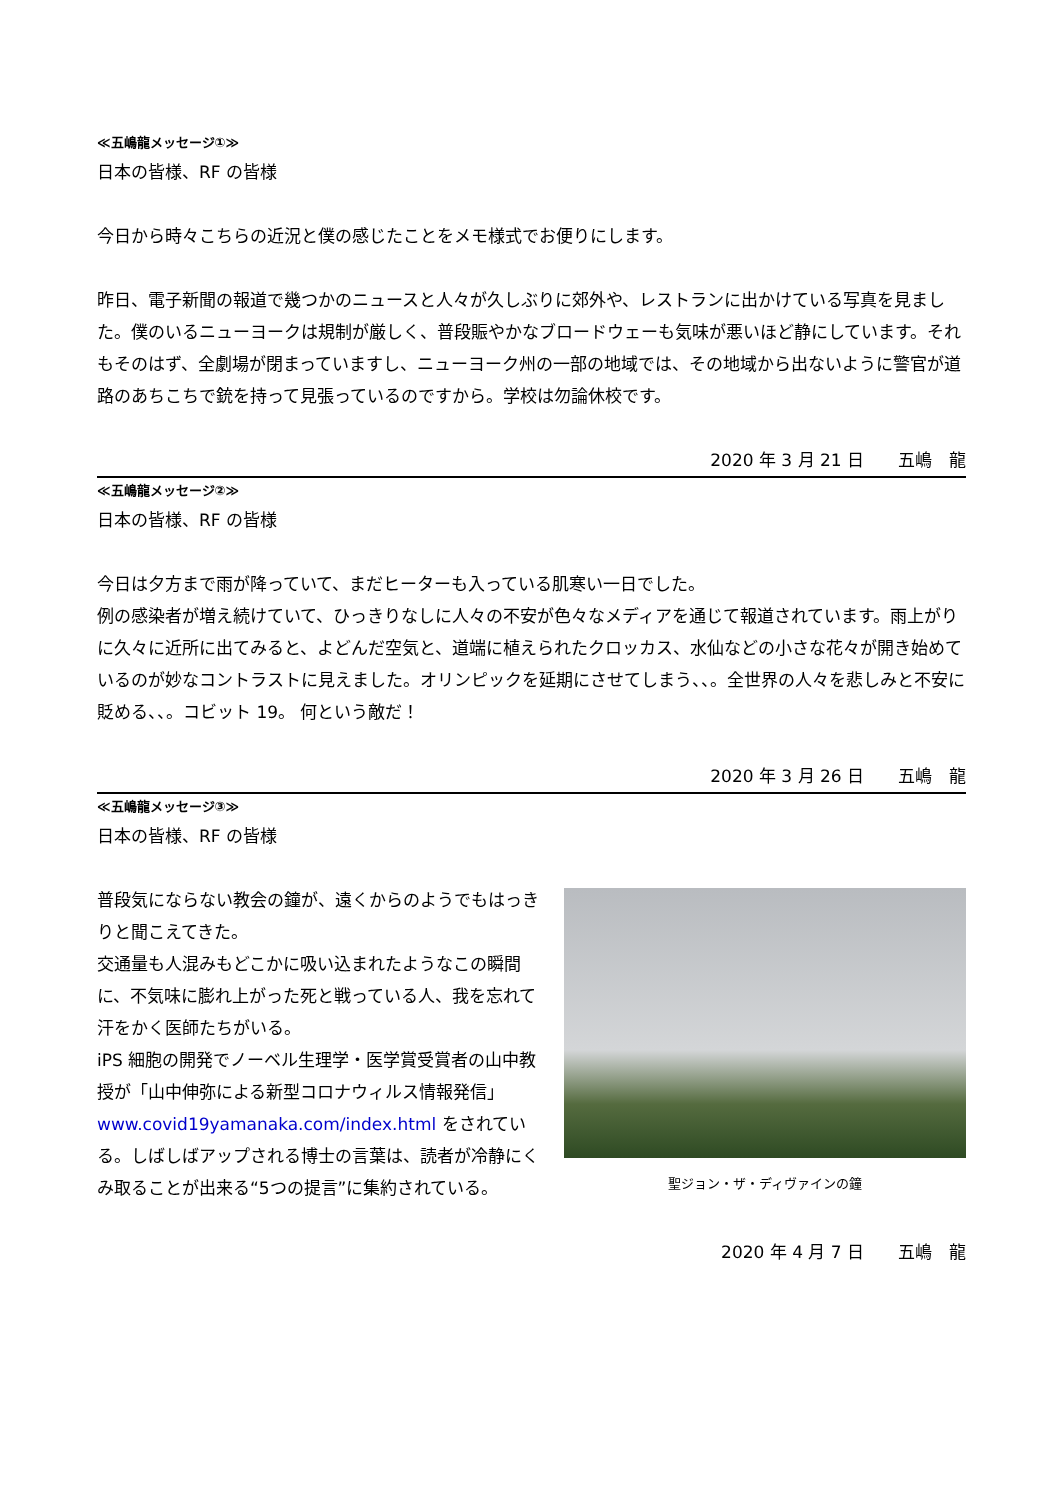≪五嶋龍メッセージ①≫
日本の皆様、RF の皆様
今日から時々こちらの近況と僕の感じたことをメモ様式でお便りにします。
昨日、電子新聞の報道で幾つかのニュースと人々が久しぶりに郊外や、レストランに出かけている写真を見ました。僕のいるニューヨークは規制が厳しく、普段賑やかなブロードウェーも気味が悪いほど静にしています。それもそのはず、全劇場が閉まっていますし、ニューヨーク州の一部の地域では、その地域から出ないように警官が道路のあちこちで銃を持って見張っているのですから。学校は勿論休校です。
2020 年 3 月 21 日　　五嶋　龍
≪五嶋龍メッセージ②≫
日本の皆様、RF の皆様
今日は夕方まで雨が降っていて、まだヒーターも入っている肌寒い一日でした。
例の感染者が増え続けていて、ひっきりなしに人々の不安が色々なメディアを通じて報道されています。雨上がりに久々に近所に出てみると、よどんだ空気と、道端に植えられたクロッカス、水仙などの小さな花々が開き始めているのが妙なコントラストに見えました。オリンピックを延期にさせてしまう、、。全世界の人々を悲しみと不安に貶める、、。コビット 19。 何という敵だ！
2020 年 3 月 26 日　　五嶋　龍
≪五嶋龍メッセージ③≫
日本の皆様、RF の皆様
普段気にならない教会の鐘が、遠くからのようでもはっきりと聞こえてきた。
交通量も人混みもどこかに吸い込まれたようなこの瞬間に、不気味に膨れ上がった死と戦っている人、我を忘れて汗をかく医師たちがいる。
iPS 細胞の開発でノーベル生理学・医学賞受賞者の山中教授が「山中伸弥による新型コロナウィルス情報発信」www.covid19yamanaka.com/index.html をされている。しばしばアップされる博士の言葉は、読者が冷静にくみ取ることが出来る“5つの提言”に集約されている。
聖ジョン・ザ・ディヴァインの鐘
2020 年 4 月 7 日　　五嶋　龍